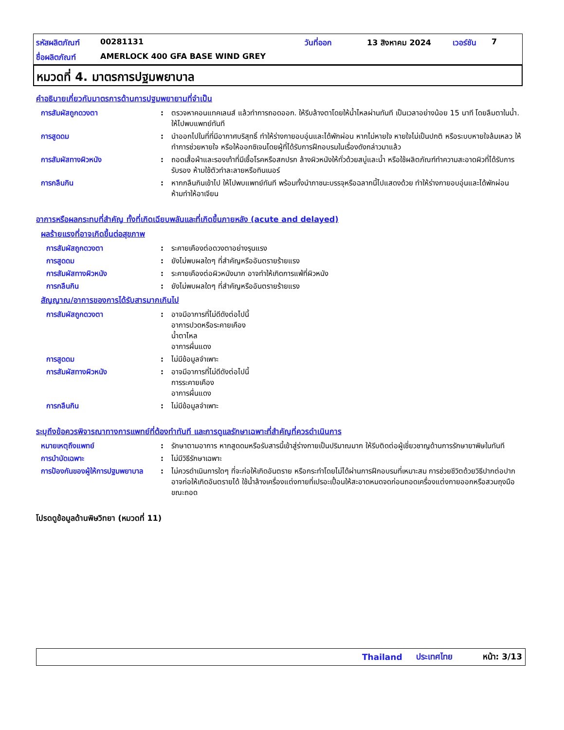รหัสผลิตภัณฑ์ 00281131 วันที่ออก 13 สิงหาคม 2024 เวอร์ชัน 7
ชื่อผลิตภัณฑ์ AMERLOCK 400 GFA BASE WIND GREY
หมวดที่ 4. มาตรการปฐมพยาบาล
คำอธิบายเกี่ยวกับมาตรการด้านการปฐมพยายามที่จำเป็น
การสัมผัสถูกดวงตา : ตรวจหาคอนแทคเลนส์ แล้วทำการถอดออก. ให้รีบล้างตาโดยให้น้ำไหลผ่านทันที เป็นเวลาอย่างน้อย 15 นาที โดยลืมตาในน้ำ. ให้ไปพบแพทย์ทันที
การสูดดม : นำออกไปในที่ที่มีอากาศบริสุทธิ์ ทำให้ร่างกายอบอุ่นและได้พักผ่อน หากไม่หายใจ หายใจไม่เป็นปกติ หรือระบบหายใจล้มเหลว ให้ทำการช่วยหายใจ หรือให้ออกซิเจนโดยผู้ที่ได้รับการฝึกอบรมในเรื่องดังกล่าวมาแล้ว
การสัมผัสทางผิวหนัง : ถอดเสื้อผ้าและรองเท้าที่มีเชื้อโรคหรือสกปรก ล้างผิวหนังให้ทั่วด้วยสบู่และน้ำ หรือใช้ผลิตภัณฑ์ทำความสะอาดผิวที่ได้รับการรับรอง ห้ามใช้ตัวทำละลายหรือทินเนอร์
การกลืนกิน : หากกลืนกินเข้าไป ให้ไปพบแพทย์ทันที พร้อมทั้งนำภาชนะบรรจุหรือฉลากนี้ไปแสดงด้วย ทำให้ร่างกายอบอุ่นและได้พักผ่อน ห้ามทำให้อาเจียน
อาการหรือผลกระทบที่สำคัญ ทั้งที่เกิดเฉียบพลันและที่เกิดขึ้นภายหลัง (acute and delayed)
ผลร้ายแรงที่อาจเกิดขึ้นต่อสุขภาพ
การสัมผัสถูกดวงตา : ระคายเคืองต่อดวงตาอย่างรุนแรง
การสูดดม : ยังไม่พบผลใดๆ ที่สำคัญหรืออันตรายร้ายแรง
การสัมผัสทางผิวหนัง : ระคายเคืองต่อผิวหนังมาก อาจทำให้เกิดการแพ้ที่ผิวหนัง
การกลืนกิน : ยังไม่พบผลใดๆ ที่สำคัญหรืออันตรายร้ายแรง
สัญญาณ/อาการของการได้รับสารมากเกินไป
การสัมผัสถูกดวงตา : อาจมีอาการที่ไม่ดีดังต่อไปนี้
อาการปวดหรือระคายเคือง
น้ำตาไหล
อาการผื่นแดง
การสูดดม : ไม่มีข้อมูลจำเพาะ
การสัมผัสทางผิวหนัง : อาจมีอาการที่ไม่ดีดังต่อไปนี้
การระคายเคือง
อาการผื่นแดง
การกลืนกิน : ไม่มีข้อมูลจำเพาะ
ระบุถึงข้อควรพิจารณาทางการแพทย์ที่ต้องทำทันที และการดูแลรักษาเฉพาะที่สำคัญที่ควรดำเนินการ
หมายเหตุถึงแพทย์ : รักษาตามอาการ หากสูดดมหรือรับสารนี้เข้าสู่ร่างกายเป็นปริมาณมาก ให้รีบติดต่อผู้เชี่ยวชาญด้านการรักษายาพิษในทันที
การบำบัดเฉพาะ : ไม่มีวิธีรักษาเฉพาะ
การป้องกันของผู้ให้การปฐมพยาบาล
: ไม่ควรดำเนินการใดๆ ที่จะก่อให้เกิดอันตราย หรือกระทำโดยไม่ได้ผ่านการฝึกอบรมที่เหมาะสม การช่วยชีวิตด้วยวิธีปากต่อปากอาจก่อให้เกิดอันตรายได้ ใช้น้ำล้างเครื่องแต่งกายที่เปรอะเปื้อนให้สะอาดหมดจดก่อนถอดเครื่องแต่งกายออกหรือสวมถุงมือขณะถอด
โปรดดูข้อมูลด้านพิษวิทยา (หมวดที่ 11)
Thailand ประเทศไทย หน้า: 3/13